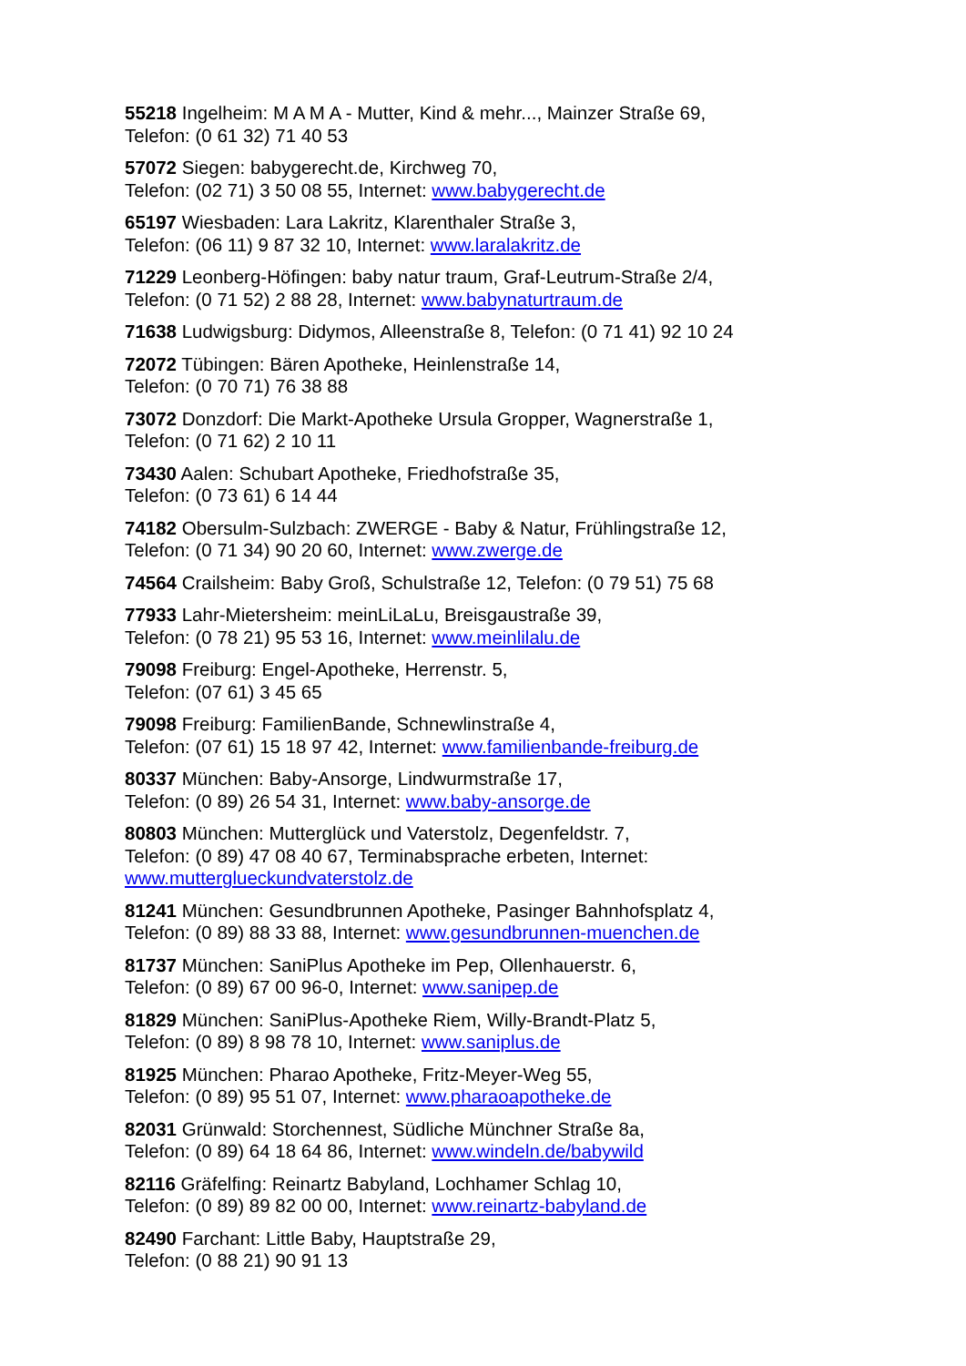55218 Ingelheim: M A M A - Mutter, Kind & mehr..., Mainzer Straße 69,
Telefon: (0 61 32) 71 40 53
57072 Siegen: babygerecht.de, Kirchweg 70,
Telefon: (02 71) 3 50 08 55, Internet: www.babygerecht.de
65197 Wiesbaden: Lara Lakritz, Klarenthaler Straße 3,
Telefon: (06 11) 9 87 32 10, Internet: www.laralakritz.de
71229 Leonberg-Höfingen: baby natur traum, Graf-Leutrum-Straße 2/4,
Telefon: (0 71 52) 2 88 28, Internet: www.babynaturtraum.de
71638 Ludwigsburg: Didymos, Alleenstraße 8, Telefon: (0 71 41) 92 10 24
72072 Tübingen: Bären Apotheke, Heinlenstraße 14,
Telefon: (0 70 71) 76 38 88
73072 Donzdorf: Die Markt-Apotheke Ursula Gropper, Wagnerstraße 1,
Telefon: (0 71 62) 2 10 11
73430 Aalen: Schubart Apotheke, Friedhofstraße 35,
Telefon: (0 73 61) 6 14 44
74182 Obersulm-Sulzbach: ZWERGE - Baby & Natur, Frühlingstraße 12,
Telefon: (0 71 34) 90 20 60, Internet: www.zwerge.de
74564 Crailsheim: Baby Groß, Schulstraße 12, Telefon: (0 79 51) 75 68
77933 Lahr-Mietersheim: meinLiLaLu, Breisgaustraße 39,
Telefon: (0 78 21) 95 53 16, Internet: www.meinlilalu.de
79098 Freiburg: Engel-Apotheke, Herrenstr. 5,
Telefon: (07 61) 3 45 65
79098 Freiburg: FamilienBande, Schnewlinstraße 4,
Telefon: (07 61) 15 18 97 42, Internet: www.familienbande-freiburg.de
80337 München: Baby-Ansorge, Lindwurmstraße 17,
Telefon: (0 89) 26 54 31, Internet: www.baby-ansorge.de
80803 München: Mutterglück und Vaterstolz, Degenfeldstr. 7,
Telefon: (0 89) 47 08 40 67, Terminabsprache erbeten, Internet:
www.mutterglueckundvaterstolz.de
81241 München: Gesundbrunnen Apotheke, Pasinger Bahnhofsplatz 4,
Telefon: (0 89) 88 33 88, Internet: www.gesundbrunnen-muenchen.de
81737 München: SaniPlus Apotheke im Pep, Ollenhauerstr. 6,
Telefon: (0 89) 67 00 96-0, Internet: www.sanipep.de
81829 München: SaniPlus-Apotheke Riem, Willy-Brandt-Platz 5,
Telefon: (0 89) 8 98 78 10, Internet: www.saniplus.de
81925 München: Pharao Apotheke, Fritz-Meyer-Weg 55,
Telefon: (0 89) 95 51 07, Internet: www.pharaoapotheke.de
82031 Grünwald: Storchennest, Südliche Münchner Straße 8a,
Telefon: (0 89) 64 18 64 86, Internet: www.windeln.de/babywild
82116 Gräfelfing: Reinartz Babyland, Lochhamer Schlag 10,
Telefon: (0 89) 89 82 00 00, Internet: www.reinartz-babyland.de
82490 Farchant: Little Baby, Hauptstraße 29,
Telefon: (0 88 21) 90 91 13